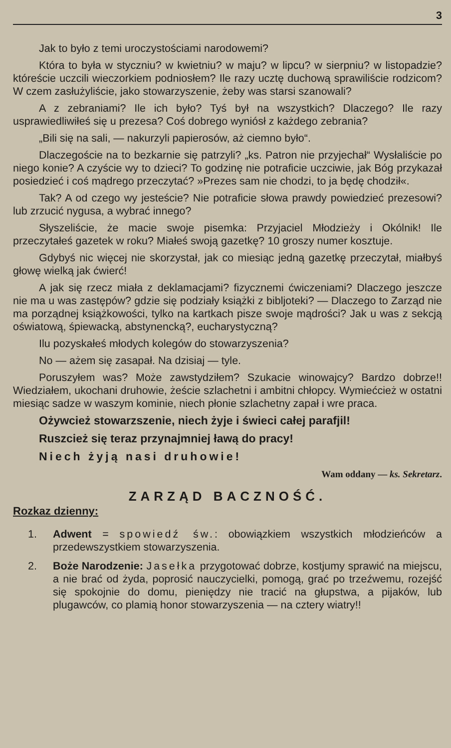3
Jak to było z temi uroczystościami narodowemi?
Która to była w styczniu? w kwietniu? w maju? w lipcu? w sierpniu? w listopadzie? któreście uczcili wieczorkiem podniosłem? Ile razy ucztę duchową sprawiliście rodzicom? W czem zasłużyliście, jako stowarzyszenie, żeby was starsi szanowali?
A z zebraniami? Ile ich było? Tyś był na wszystkich? Dlaczego? Ile razy usprawiedliwiłeś się u prezesa? Coś dobrego wyniósł z każdego zebrania?
„Bili się na sali, — nakurzyli papierosów, aż ciemno było“.
Dlaczegoście na to bezkarnie się patrzyli? „ks. Patron nie przyjechał“ Wysłaliście po niego konie? A czyście wy to dzieci? To godzinę nie potraficie uczciwie, jak Bóg przykazał posiedzieć i coś mądrego przeczytać? »Prezes sam nie chodzi, to ja będę chodził«.
Tak? A od czego wy jesteście? Nie potraficie słowa prawdy powiedzieć prezesowi? lub zrzucić nygusa, a wybrać innego?
Słyszeliście, że macie swoje pisemka: Przyjaciel Młodzieży i Okólnik! Ile przeczytałeś gazetek w roku? Miałeś swoją gazetkę? 10 groszy numer kosztuje.
Gdybyś nic więcej nie skorzystał, jak co miesiąc jedną gazetkę przeczytał, miałbyś głowę wielką jak ćwierć!
A jak się rzecz miała z deklamacjami? fizycznemi ćwiczeniami? Dlaczego jeszcze nie ma u was zastępów? gdzie się podziały książki z bibljoteki? — Dlaczego to Zarząd nie ma porządnej książkowości, tylko na kartkach pisze swoje mądrości? Jak u was z sekcją oświatową, śpiewacką, abstynencką?, eucharystyczną?
Ilu pozyskałeś młodych kolegów do stowarzyszenia?
No — ażem się zasapał. Na dzisiaj — tyle.
Poruszyłem was? Może zawstydziłem? Szukacie winowajcy? Bardzo dobrze!! Wiedziałem, ukochani druhowie, żeście szlachetni i ambitni chłopcy. Wymiećcież w ostatni miesiąc sadze w waszym kominie, niech płonie szlachetny zapał i wre praca.
Ożywcież stowarzszenie, niech żyje i świeci całej parafjil!
Ruszcież się teraz przynajmniej ławą do pracy!
Niech żyją nasi druhowie!
Wam oddany — ks. Sekretarz.
ZARZĄD BACZNOŚĆ.
Rozkaz dzienny:
1. Adwent = spowiedź św.: obowiązkiem wszystkich młodzieńców a przedewszystkiem stowarzyszenia.
2. Boże Narodzenie: Jasełka przygotować dobrze, kostjumy sprawić na miejscu, a nie brać od żyda, poprosić nauczycielki, pomogą, grać po trzeźwemu, rozejść się spokojnie do domu, pieniędzy nie tracić na głupstwa, a pijaków, lub plugawców, co plamią honor stowarzyszenia — na cztery wiatry!!